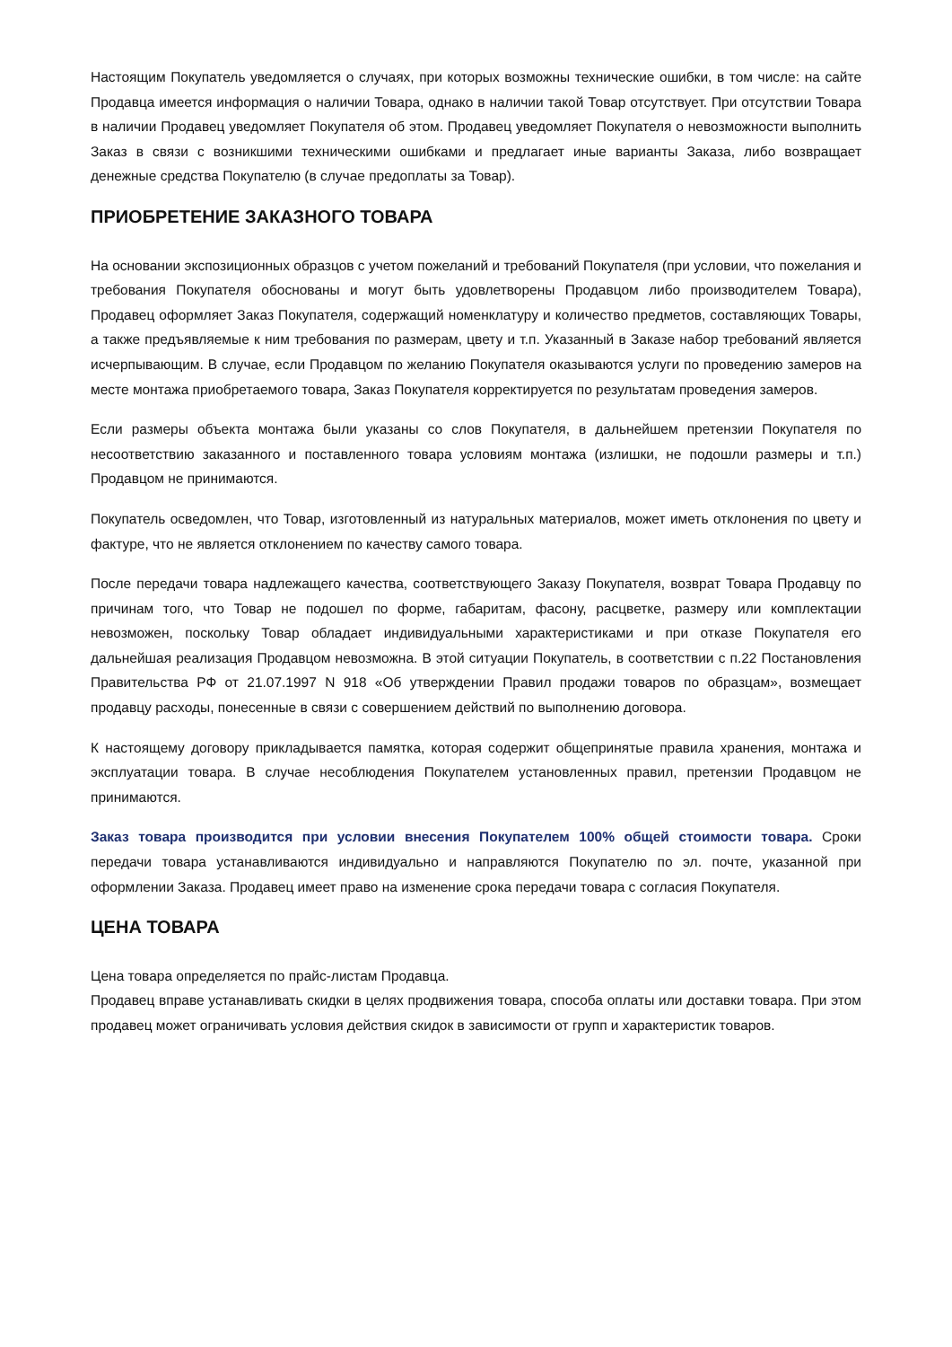Настоящим Покупатель уведомляется о случаях, при которых возможны технические ошибки, в том числе: на сайте Продавца имеется информация о наличии Товара, однако в наличии такой Товар отсутствует. При отсутствии Товара в наличии Продавец уведомляет Покупателя об этом. Продавец уведомляет Покупателя о невозможности выполнить Заказ в связи с возникшими техническими ошибками и предлагает иные варианты Заказа, либо возвращает денежные средства Покупателю (в случае предоплаты за Товар).
ПРИОБРЕТЕНИЕ ЗАКАЗНОГО ТОВАРА
На основании экспозиционных образцов с учетом пожеланий и требований Покупателя (при условии, что пожелания и требования Покупателя обоснованы и могут быть удовлетворены Продавцом либо производителем Товара), Продавец оформляет Заказ Покупателя, содержащий номенклатуру и количество предметов, составляющих Товары, а также предъявляемые к ним требования по размерам, цвету и т.п. Указанный в Заказе набор требований является исчерпывающим. В случае, если Продавцом по желанию Покупателя оказываются услуги по проведению замеров на месте монтажа приобретаемого товара, Заказ Покупателя корректируется по результатам проведения замеров.
Если размеры объекта монтажа были указаны со слов Покупателя, в дальнейшем претензии Покупателя по несоответствию заказанного и поставленного товара условиям монтажа (излишки, не подошли размеры и т.п.) Продавцом не принимаются.
Покупатель осведомлен, что Товар, изготовленный из натуральных материалов, может иметь отклонения по цвету и фактуре, что не является отклонением по качеству самого товара.
После передачи товара надлежащего качества, соответствующего Заказу Покупателя, возврат Товара Продавцу по причинам того, что Товар не подошел по форме, габаритам, фасону, расцветке, размеру или комплектации невозможен, поскольку Товар обладает индивидуальными характеристиками и при отказе Покупателя его дальнейшая реализация Продавцом невозможна. В этой ситуации Покупатель, в соответствии с п.22 Постановления Правительства РФ от 21.07.1997 N 918 «Об утверждении Правил продажи товаров по образцам», возмещает продавцу расходы, понесенные в связи с совершением действий по выполнению договора.
К настоящему договору прикладывается памятка, которая содержит общепринятые правила хранения, монтажа и эксплуатации товара. В случае несоблюдения Покупателем установленных правил, претензии Продавцом не принимаются.
Заказ товара производится при условии внесения Покупателем 100% общей стоимости товара. Сроки передачи товара устанавливаются индивидуально и направляются Покупателю по эл. почте, указанной при оформлении Заказа. Продавец имеет право на изменение срока передачи товара с согласия Покупателя.
ЦЕНА ТОВАРА
Цена товара определяется по прайс-листам Продавца.
Продавец вправе устанавливать скидки в целях продвижения товара, способа оплаты или доставки товара. При этом продавец может ограничивать условия действия скидок в зависимости от групп и характеристик товаров.